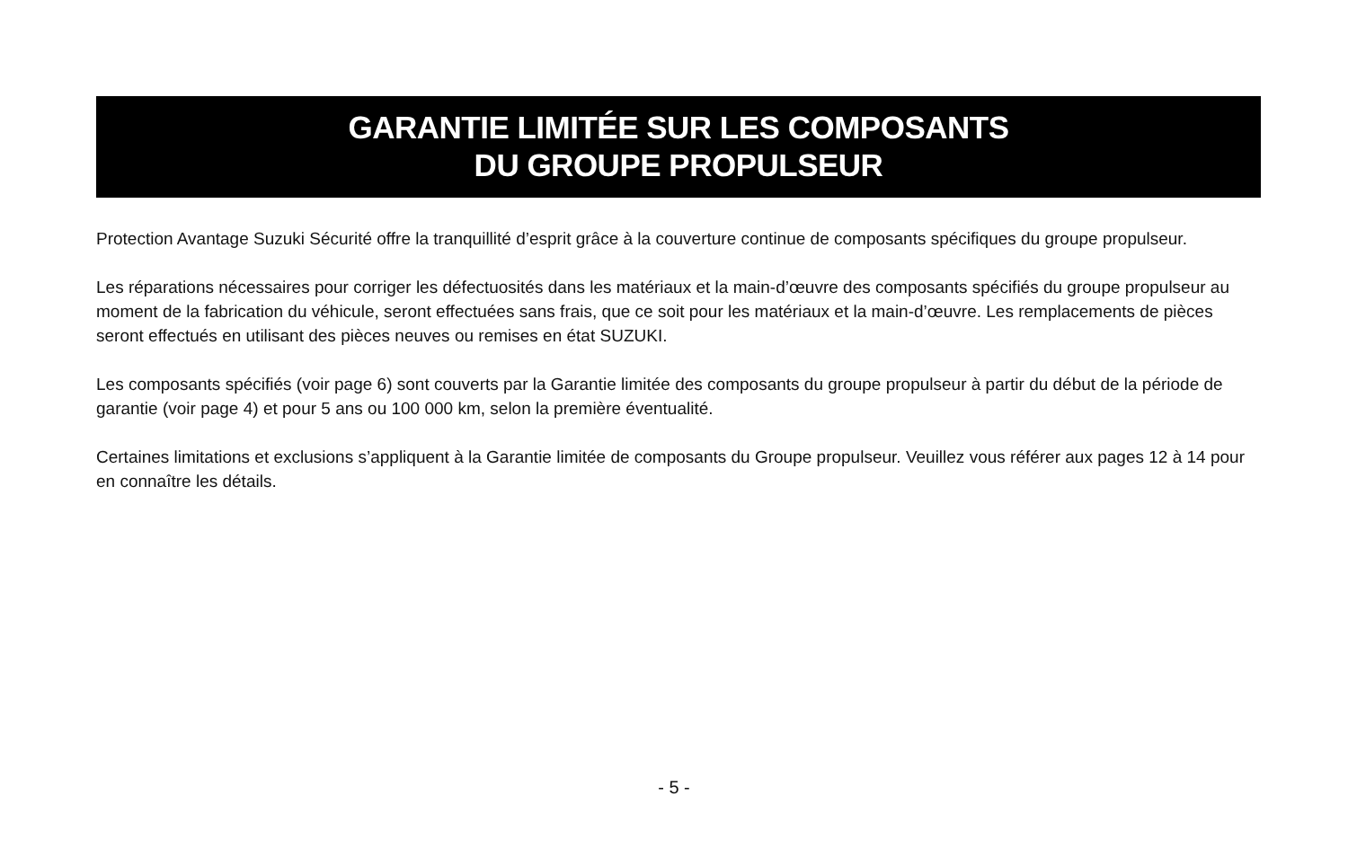GARANTIE LIMITÉE SUR LES COMPOSANTS
DU GROUPE PROPULSEUR
Protection Avantage Suzuki Sécurité offre la tranquillité d’esprit grâce à la couverture continue de composants spécifiques du groupe propulseur.
Les réparations nécessaires pour corriger les défectuosités dans les matériaux et la main-d’œuvre des composants spécifiés du groupe propulseur au moment de la fabrication du véhicule, seront effectuées sans frais, que ce soit pour les matériaux et la main-d’œuvre. Les remplacements de pièces seront effectués en utilisant des pièces neuves ou remises en état SUZUKI.
Les composants spécifiés (voir page 6) sont couverts par la Garantie limitée des composants du groupe propulseur à partir du début de la période de garantie (voir page 4) et pour 5 ans ou 100 000 km, selon la première éventualité.
Certaines limitations et exclusions s’appliquent à la Garantie limitée de composants du Groupe propulseur. Veuillez vous référer aux pages 12 à 14 pour en connaître les détails.
- 5 -